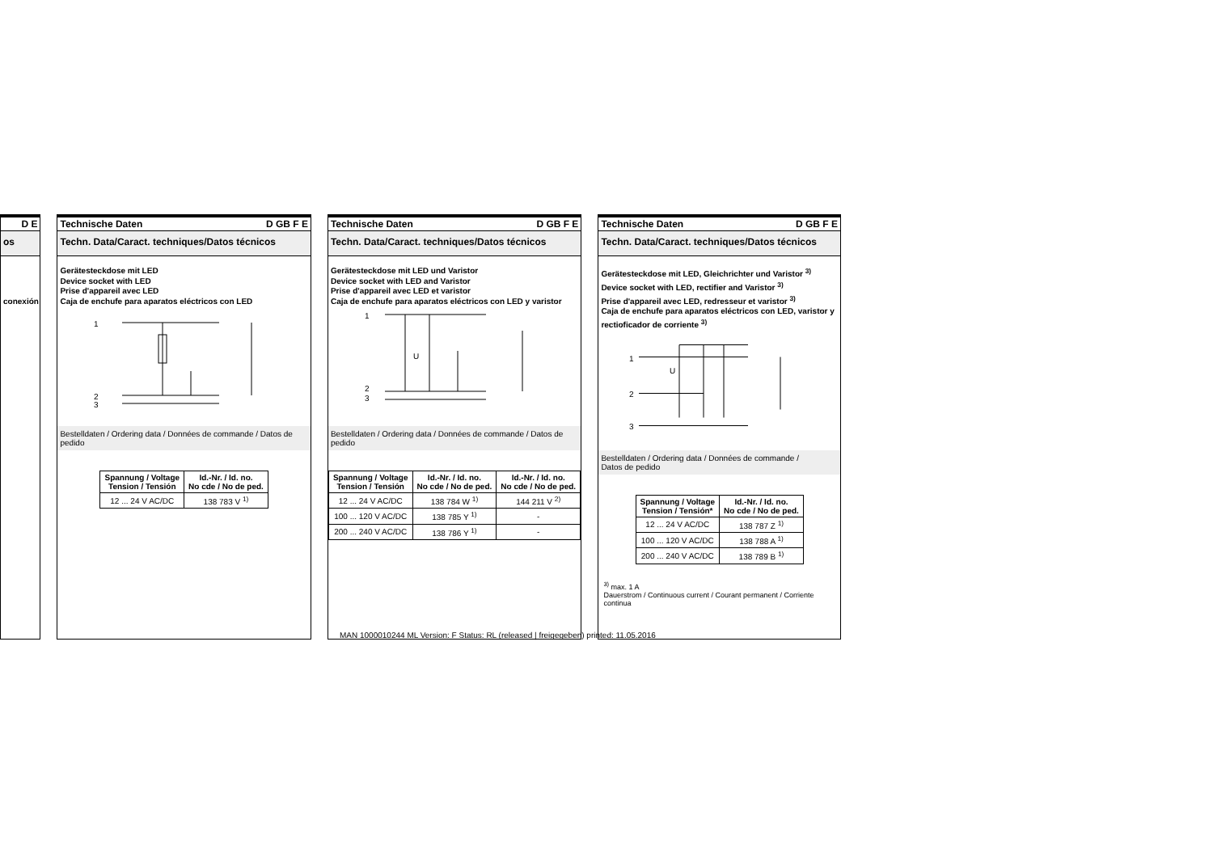D E
os
conexión
Technische Daten D GB F E
Techn. Data/Caract. techniques/Datos técnicos
Gerätesteckdose mit LED
Device socket with LED
Prise d'appareil avec LED
Caja de enchufe para aparatos eléctricos con LED
1
2
3
Bestelldaten / Ordering data / Données de commande / Datos de pedido
| Spannung / Voltage Tension / Tensión | Id.-Nr. / Id. no. No cde / No de ped. |
| --- | --- |
| 12 ... 24 V AC/DC | 138 783 V <sup>1)</sup> |
Technische Daten D GB F E
Techn. Data/Caract. techniques/Datos técnicos
Gerätesteckdose mit LED und Varistor
Device socket with LED and Varistor
Prise d'appareil avec LED et varistor
Caja de enchufe para aparatos eléctricos con LED y varistor
1
2
3
U
Bestelldaten / Ordering data / Données de commande / Datos de pedido
| Spannung / Voltage Tension / Tensión | Id.-Nr. / Id. no. No cde / No de ped. | Id.-Nr. / Id. no. No cde / No de ped. |
| --- | --- | --- |
| 12 ... 24 V AC/DC | 138 784 W <sup>1)</sup> | 144 211 V <sup>2)</sup> |
| 100 ... 120 V AC/DC | 138 785 Y <sup>1)</sup> | - |
| 200 ... 240 V AC/DC | 138 786 Y <sup>1)</sup> | - |
Technische Daten D GB F E
Techn. Data/Caract. techniques/Datos técnicos
Gerätesteckdose mit LED, Gleichrichter und Varistor <sup>3)</sup>
Device socket with LED, rectifier and Varistor <sup>3)</sup>
Prise d'appareil avec LED, redresseur et varistor <sup>3)</sup>
Caja de enchufe para aparatos eléctricos con LED, varistor y rectioficador de corriente <sup>3)</sup>
1
2
3
U
Bestelldaten / Ordering data / Données de commande /
Datos de pedido
| Spannung / Voltage Tension / Tensión* | Id.-Nr. / Id. no. No cde / No de ped. |
| --- | --- |
| 12 ... 24 V AC/DC | 138 787 Z <sup>1)</sup> |
| 100 ... 120 V AC/DC | 138 788 A <sup>1)</sup> |
| 200 ... 240 V AC/DC | 138 789 B <sup>1)</sup> |
<sup>3)</sup> max. 1 A
Dauerstrom / Continuous current / Courant permanent / Corriente continua
MAN 1000010244 ML Version: F Status: RL (released | freigegeben) printed: 11.05.2016